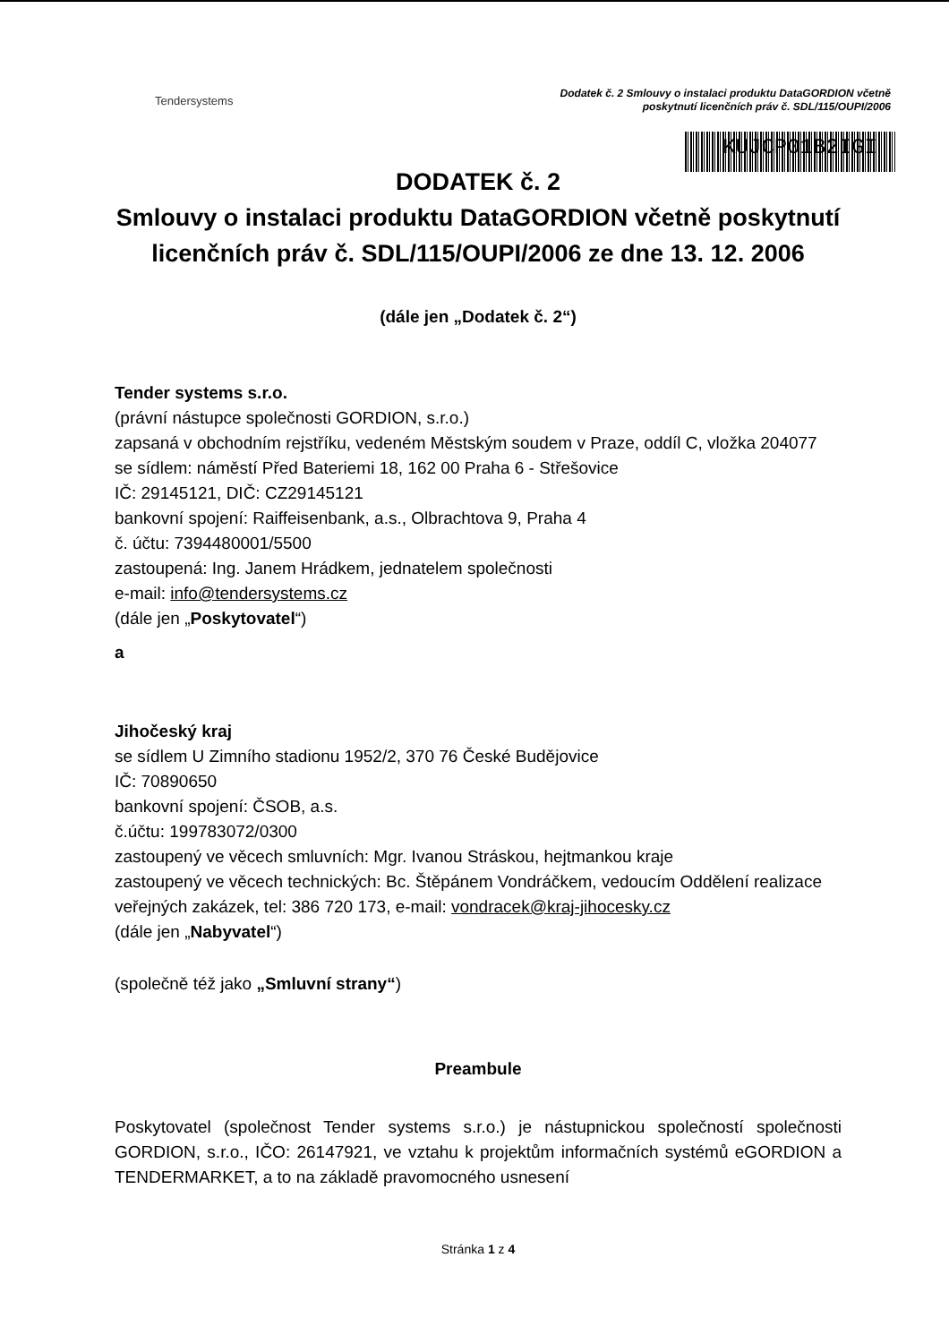Tendersystems
Dodatek č. 2 Smlouvy o instalaci produktu DataGORDION včetně
poskytnutí licenčních práv č. SDL/115/OUPI/2006
KUJCP01B2IGI
DODATEK č. 2
Smlouvy o instalaci produktu DataGORDION včetně poskytnutí licenčních práv č. SDL/115/OUPI/2006 ze dne 13. 12. 2006
(dále jen „Dodatek č. 2“)
Tender systems s.r.o.
(právní nástupce společnosti GORDION, s.r.o.)
zapsaná v obchodním rejstříku, vedeném Městským soudem v Praze, oddíl C, vložka 204077
se sídlem: náměstí Před Bateriemi 18, 162 00 Praha 6 - Střešovice
IČ: 29145121, DIČ: CZ29145121
bankovní spojení: Raiffeisenbank, a.s., Olbrachtova 9, Praha 4
č. účtu: 7394480001/5500
zastoupená: Ing. Janem Hrádkem, jednatelem společnosti
e-mail: info@tendersystems.cz
(dále jen „Poskytovatel“)
a
Jihočeský kraj
se sídlem U Zimního stadionu 1952/2, 370 76 České Budějovice
IČ: 70890650
bankovní spojení: ČSOB, a.s.
č.účtu: 199783072/0300
zastoupený ve věcech smluvních: Mgr. Ivanou Stráskou, hejtmankou kraje
zastoupený ve věcech technických: Bc. Štěpánem Vondráčkem, vedoucím Oddělení realizace veřejných zakázek, tel: 386 720 173, e-mail: vondracek@kraj-jihocesky.cz
(dále jen „Nabyvatel“)
(společně též jako „Smluvní strany“)
Preambule
Poskytovatel (společnost Tender systems s.r.o.) je nástupnickou společností společnosti GORDION, s.r.o., IČO: 26147921, ve vztahu k projektům informačních systémů eGORDION a TENDERMARKET, a to na základě pravomocného usnesení
Stránka 1 z 4